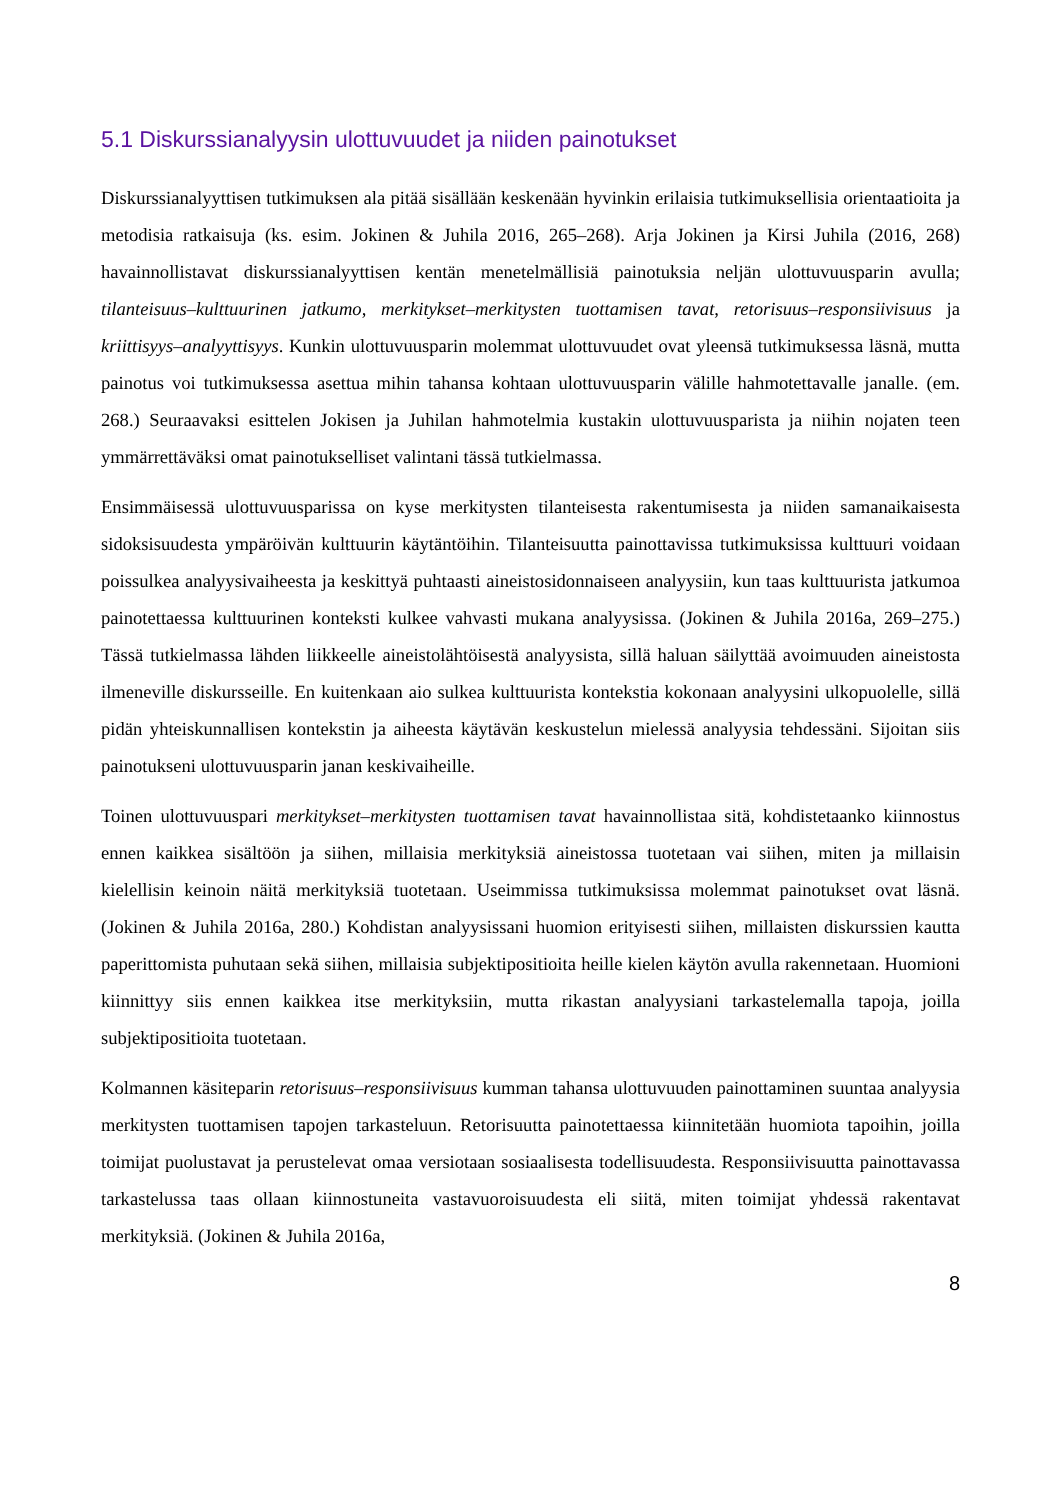5.1 Diskurssianalyysin ulottuvuudet ja niiden painotukset
Diskurssianalyyttisen tutkimuksen ala pitää sisällään keskenään hyvinkin erilaisia tutkimuksellisia orientaatioita ja metodisia ratkaisuja (ks. esim. Jokinen & Juhila 2016, 265–268). Arja Jokinen ja Kirsi Juhila (2016, 268) havainnollistavat diskurssianalyyttisen kentän menetelmällisiä painotuksia neljän ulottuvuusparin avulla; tilanteisuus–kulttuurinen jatkumo, merkitykset–merkitysten tuottamisen tavat, retorisuus–responsiivisuus ja kriittisyys–analyyttisyys. Kunkin ulottuvuusparin molemmat ulottuvuudet ovat yleensä tutkimuksessa läsnä, mutta painotus voi tutkimuksessa asettua mihin tahansa kohtaan ulottuvuusparin välille hahmotettavalle janalle. (em. 268.) Seuraavaksi esittelen Jokisen ja Juhilan hahmotelmia kustakin ulottuvuusparista ja niihin nojaten teen ymmärrettäväksi omat painotukselliset valintani tässä tutkielmassa.
Ensimmäisessä ulottuvuusparissa on kyse merkitysten tilanteisesta rakentumisesta ja niiden samanaikaisesta sidoksisuudesta ympäröivän kulttuurin käytäntöihin. Tilanteisuutta painottavissa tutkimuksissa kulttuuri voidaan poissulkea analyysivaiheesta ja keskittyä puhtaasti aineistosidonnaiseen analyysiin, kun taas kulttuurista jatkumoa painotettaessa kulttuurinen konteksti kulkee vahvasti mukana analyysissa. (Jokinen & Juhila 2016a, 269–275.) Tässä tutkielmassa lähden liikkeelle aineistolähtöisestä analyysista, sillä haluan säilyttää avoimuuden aineistosta ilmeneville diskursseille. En kuitenkaan aio sulkea kulttuurista kontekstia kokonaan analyysini ulkopuolelle, sillä pidän yhteiskunnallisen kontekstin ja aiheesta käytävän keskustelun mielessä analyysia tehdessäni. Sijoitan siis painotukseni ulottuvuusparin janan keskivaiheille.
Toinen ulottuvuuspari merkitykset–merkitysten tuottamisen tavat havainnollistaa sitä, kohdistetaanko kiinnostus ennen kaikkea sisältöön ja siihen, millaisia merkityksiä aineistossa tuotetaan vai siihen, miten ja millaisin kielellisin keinoin näitä merkityksiä tuotetaan. Useimmissa tutkimuksissa molemmat painotukset ovat läsnä. (Jokinen & Juhila 2016a, 280.) Kohdistan analyysissani huomion erityisesti siihen, millaisten diskurssien kautta paperittomista puhutaan sekä siihen, millaisia subjektipositioita heille kielen käytön avulla rakennetaan. Huomioni kiinnittyy siis ennen kaikkea itse merkityksiin, mutta rikastan analyysiani tarkastelemalla tapoja, joilla subjektipositioita tuotetaan.
Kolmannen käsiteparin retorisuus–responsiivisuus kumman tahansa ulottuvuuden painottaminen suuntaa analyysia merkitysten tuottamisen tapojen tarkasteluun. Retorisuutta painotettaessa kiinnitetään huomiota tapoihin, joilla toimijat puolustavat ja perustelevat omaa versiotaan sosiaalisesta todellisuudesta. Responsiivisuutta painottavassa tarkastelussa taas ollaan kiinnostuneita vastavuoroisuudesta eli siitä, miten toimijat yhdessä rakentavat merkityksiä. (Jokinen & Juhila 2016a,
8